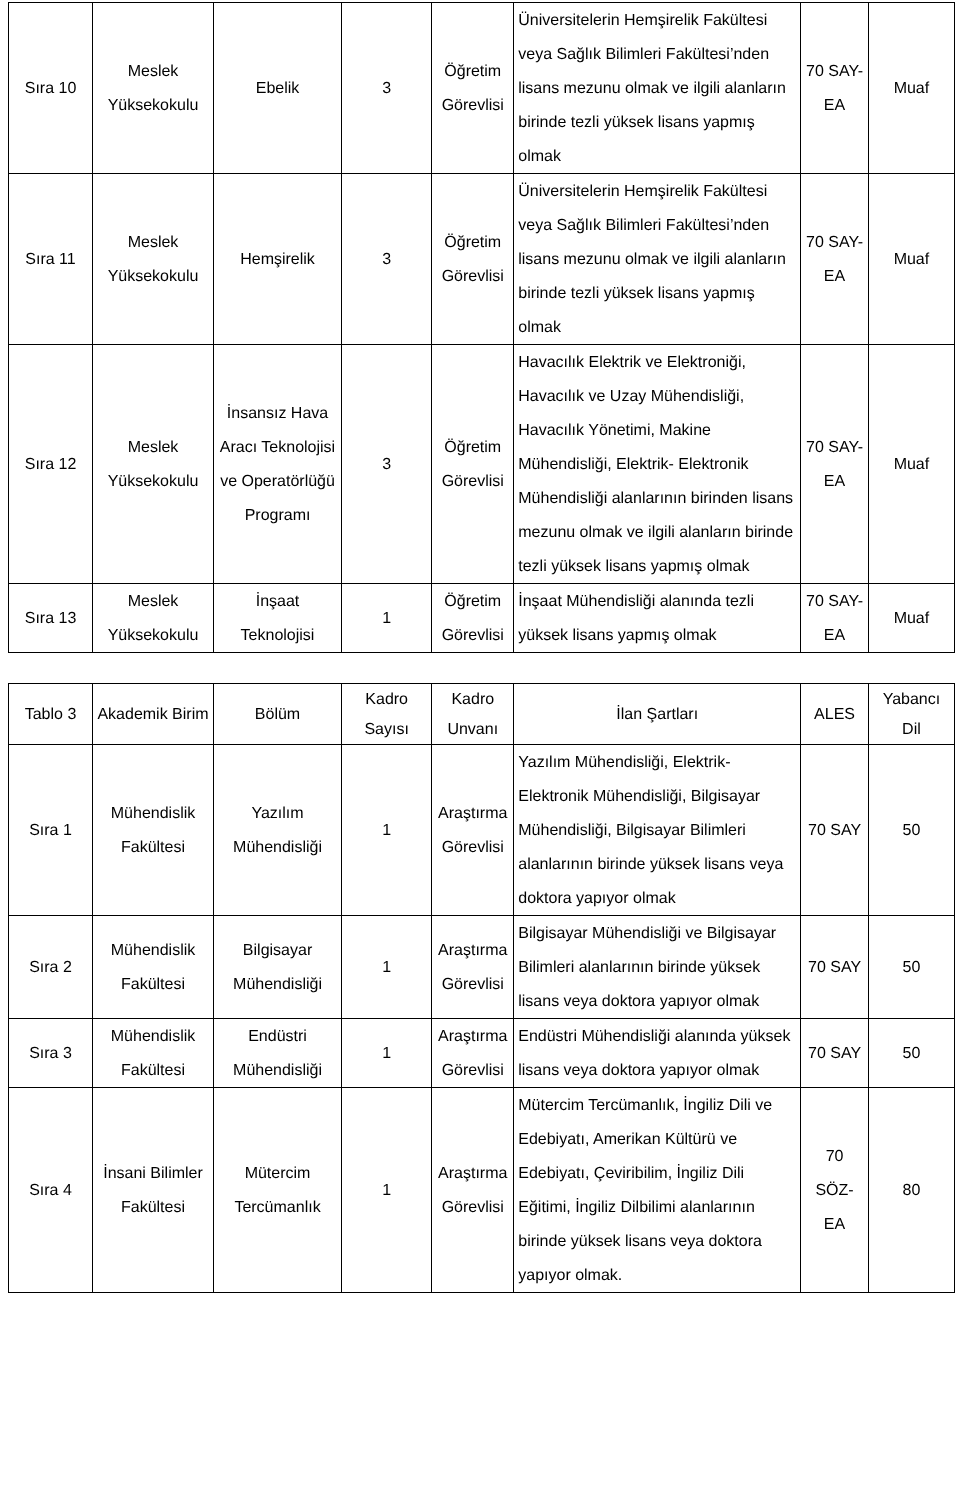| Sıra 10 | Meslek Yüksekokulu | Ebelik | 3 | Öğretim Görevlisi | Üniversitelerin Hemşirelik Fakültesi veya Sağlık Bilimleri Fakültesi’nden lisans mezunu olmak ve ilgili alanların birinde tezli yüksek lisans yapmış olmak | 70 SAY-EA | Muaf |
| Sıra 11 | Meslek Yüksekokulu | Hemşirelik | 3 | Öğretim Görevlisi | Üniversitelerin Hemşirelik Fakültesi veya Sağlık Bilimleri Fakültesi’nden lisans mezunu olmak ve ilgili alanların birinde tezli yüksek lisans yapmış olmak | 70 SAY-EA | Muaf |
| Sıra 12 | Meslek Yüksekokulu | İnsansız Hava Aracı Teknolojisi ve Operatörlüğü Programı | 3 | Öğretim Görevlisi | Havacılık Elektrik ve Elektroniği, Havacılık ve Uzay Mühendisliği, Havacılık Yönetimi, Makine Mühendisliği, Elektrik- Elektronik Mühendisliği alanlarının birinden lisans mezunu olmak ve ilgili alanların birinde tezli yüksek lisans yapmış olmak | 70 SAY-EA | Muaf |
| Sıra 13 | Meslek Yüksekokulu | İnşaat Teknolojisi | 1 | Öğretim Görevlisi | İnşaat Mühendisliği alanında tezli yüksek lisans yapmış olmak | 70 SAY-EA | Muaf |
| Tablo 3 | Akademik Birim | Bölüm | Kadro Sayısı | Kadro Unvanı | İlan Şartları | ALES | Yabancı Dil |
| --- | --- | --- | --- | --- | --- | --- | --- |
| Sıra 1 | Mühendislik Fakültesi | Yazılım Mühendisliği | 1 | Araştırma Görevlisi | Yazılım Mühendisliği, Elektrik-Elektronik Mühendisliği, Bilgisayar Mühendisliği, Bilgisayar Bilimleri alanlarının birinde yüksek lisans veya doktora yapıyor olmak | 70 SAY | 50 |
| Sıra 2 | Mühendislik Fakültesi | Bilgisayar Mühendisliği | 1 | Araştırma Görevlisi | Bilgisayar Mühendisliği ve Bilgisayar Bilimleri alanlarının birinde yüksek lisans veya doktora yapıyor olmak | 70 SAY | 50 |
| Sıra 3 | Mühendislik Fakültesi | Endüstri Mühendisliği | 1 | Araştırma Görevlisi | Endüstri Mühendisliği alanında yüksek lisans veya doktora yapıyor olmak | 70 SAY | 50 |
| Sıra 4 | İnsani Bilimler Fakültesi | Mütercim Tercümanlık | 1 | Araştırma Görevlisi | Mütercim Tercümanlık, İngiliz Dili ve Edebiyatı, Amerikan Kültürü ve Edebiyatı, Çeviribilim, İngiliz Dili Eğitimi, İngiliz Dilbilimi alanlarının birinde yüksek lisans veya doktora yapıyor olmak. | 70 SÖZ-EA | 80 |